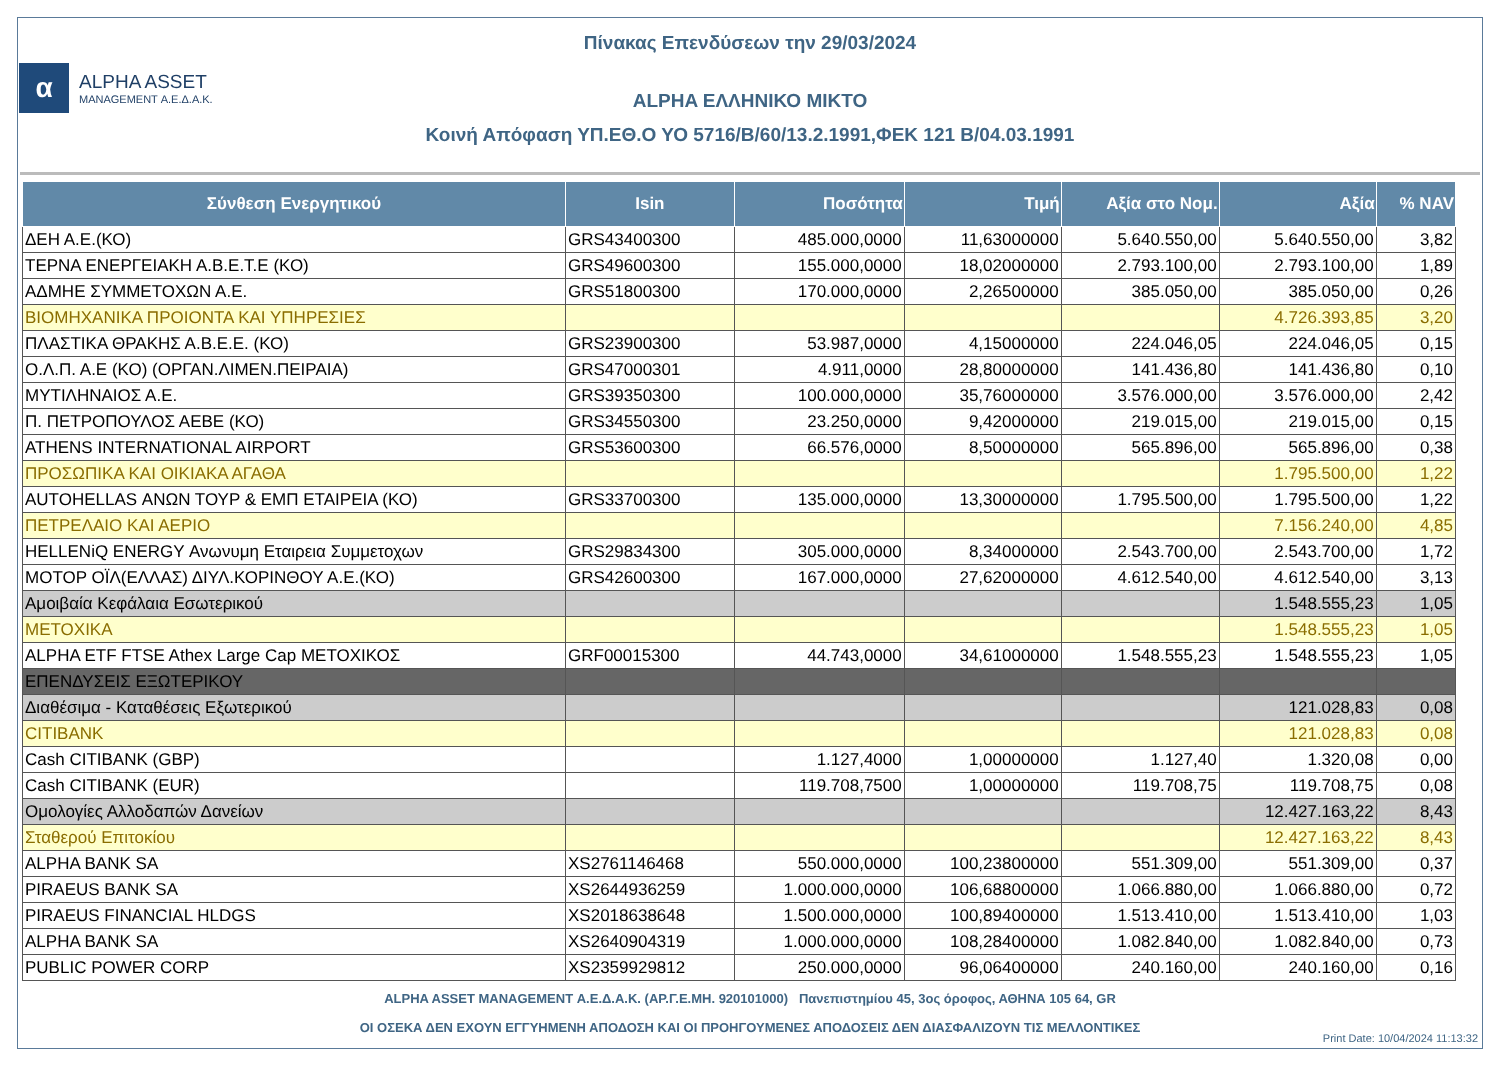Πίνακας Επενδύσεων την 29/03/2024
α
ALPHA ASSET
MANAGEMENT Α.Ε.Δ.Α.Κ.
ALPHA ΕΛΛΗΝΙΚΟ ΜΙΚΤΟ
Κοινή Απόφαση ΥΠ.ΕΘ.Ο ΥΟ 5716/Β/60/13.2.1991,ΦΕΚ 121 Β/04.03.1991
| Σύνθεση Ενεργητικού | Isin | Ποσότητα | Τιμή | Αξία στο Νομ. | Αξία | % NAV |
| --- | --- | --- | --- | --- | --- | --- |
| ΔΕΗ Α.Ε.(ΚΟ) | GRS43400300 | 485.000,0000 | 11,63000000 | 5.640.550,00 | 5.640.550,00 | 3,82 |
| ΤΕΡΝΑ ΕΝΕΡΓΕΙΑΚΗ Α.Β.Ε.Τ.Ε (ΚΟ) | GRS49600300 | 155.000,0000 | 18,02000000 | 2.793.100,00 | 2.793.100,00 | 1,89 |
| ΑΔΜΗΕ ΣΥΜΜΕΤΟΧΩΝ Α.Ε. | GRS51800300 | 170.000,0000 | 2,26500000 | 385.050,00 | 385.050,00 | 0,26 |
| ΒΙΟΜΗΧΑΝΙΚΑ ΠΡΟΙΟΝΤΑ ΚΑΙ ΥΠΗΡΕΣΙΕΣ | | | | | 4.726.393,85 | 3,20 |
| ΠΛΑΣΤΙΚΑ ΘΡΑΚΗΣ Α.Β.Ε.Ε. (ΚΟ) | GRS23900300 | 53.987,0000 | 4,15000000 | 224.046,05 | 224.046,05 | 0,15 |
| Ο.Λ.Π. Α.Ε (ΚΟ) (ΟΡΓΑΝ.ΛΙΜΕΝ.ΠΕΙΡΑΙΑ) | GRS47000301 | 4.911,0000 | 28,80000000 | 141.436,80 | 141.436,80 | 0,10 |
| ΜΥΤΙΛΗΝΑΙΟΣ Α.Ε. | GRS39350300 | 100.000,0000 | 35,76000000 | 3.576.000,00 | 3.576.000,00 | 2,42 |
| Π. ΠΕΤΡΟΠΟΥΛΟΣ ΑΕΒΕ (ΚΟ) | GRS34550300 | 23.250,0000 | 9,42000000 | 219.015,00 | 219.015,00 | 0,15 |
| ATHENS INTERNATIONAL AIRPORT | GRS53600300 | 66.576,0000 | 8,50000000 | 565.896,00 | 565.896,00 | 0,38 |
| ΠΡΟΣΩΠΙΚΑ ΚΑΙ ΟΙΚΙΑΚΑ ΑΓΑΘΑ | | | | | 1.795.500,00 | 1,22 |
| AUTOHELLAS ΑΝΩΝ ΤΟΥΡ & ΕΜΠ ΕΤΑΙΡΕΙΑ (ΚΟ) | GRS33700300 | 135.000,0000 | 13,30000000 | 1.795.500,00 | 1.795.500,00 | 1,22 |
| ΠΕΤΡΕΛΑΙΟ ΚΑΙ ΑΕΡΙΟ | | | | | 7.156.240,00 | 4,85 |
| HELLENiQ ENERGY Ανωνυμη Εταιρεια Συμμετοχων | GRS29834300 | 305.000,0000 | 8,34000000 | 2.543.700,00 | 2.543.700,00 | 1,72 |
| ΜΟΤΟΡ ΟΪΛ(ΕΛΛΑΣ) ΔΙΥΛ.ΚΟΡΙΝΘΟΥ Α.Ε.(ΚΟ) | GRS42600300 | 167.000,0000 | 27,62000000 | 4.612.540,00 | 4.612.540,00 | 3,13 |
| Αμοιβαία Κεφάλαια Εσωτερικού | | | | | 1.548.555,23 | 1,05 |
| ΜΕΤΟΧΙΚΑ | | | | | 1.548.555,23 | 1,05 |
| ALPHA ETF FTSE Athex Large Cap ΜΕΤΟΧΙΚΟΣ | GRF00015300 | 44.743,0000 | 34,61000000 | 1.548.555,23 | 1.548.555,23 | 1,05 |
| ΕΠΕΝΔΥΣΕΙΣ ΕΞΩΤΕΡΙΚΟΥ | | | | | | |
| Διαθέσιμα - Καταθέσεις Εξωτερικού | | | | | 121.028,83 | 0,08 |
| CITIBANK | | | | | 121.028,83 | 0,08 |
| Cash CITIBANK (GBP) | | 1.127,4000 | 1,00000000 | 1.127,40 | 1.320,08 | 0,00 |
| Cash CITIBANK (EUR) | | 119.708,7500 | 1,00000000 | 119.708,75 | 119.708,75 | 0,08 |
| Ομολογίες Αλλοδαπών Δανείων | | | | | 12.427.163,22 | 8,43 |
| Σταθερού Επιτοκίου | | | | | 12.427.163,22 | 8,43 |
| ALPHA BANK SA | XS2761146468 | 550.000,0000 | 100,23800000 | 551.309,00 | 551.309,00 | 0,37 |
| PIRAEUS BANK SA | XS2644936259 | 1.000.000,0000 | 106,68800000 | 1.066.880,00 | 1.066.880,00 | 0,72 |
| PIRAEUS FINANCIAL HLDGS | XS2018638648 | 1.500.000,0000 | 100,89400000 | 1.513.410,00 | 1.513.410,00 | 1,03 |
| ALPHA BANK SA | XS2640904319 | 1.000.000,0000 | 108,28400000 | 1.082.840,00 | 1.082.840,00 | 0,73 |
| PUBLIC POWER CORP | XS2359929812 | 250.000,0000 | 96,06400000 | 240.160,00 | 240.160,00 | 0,16 |
ALPHA ASSET MANAGEMENT Α.Ε.Δ.Α.Κ. (ΑΡ.Γ.Ε.ΜΗ. 920101000) Πανεπιστημίου 45, 3ος όροφος, ΑΘΗΝΑ 105 64, GR
ΟΙ ΟΣΕΚΑ ΔΕΝ ΕΧΟΥΝ ΕΓΓΥΗΜΕΝΗ ΑΠΟΔΟΣΗ ΚΑΙ ΟΙ ΠΡΟΗΓΟΥΜΕΝΕΣ ΑΠΟΔΟΣΕΙΣ ΔΕΝ ΔΙΑΣΦΑΛΙΖΟΥΝ ΤΙΣ ΜΕΛΛΟΝΤΙΚΕΣ
Print Date: 10/04/2024 11:13:32